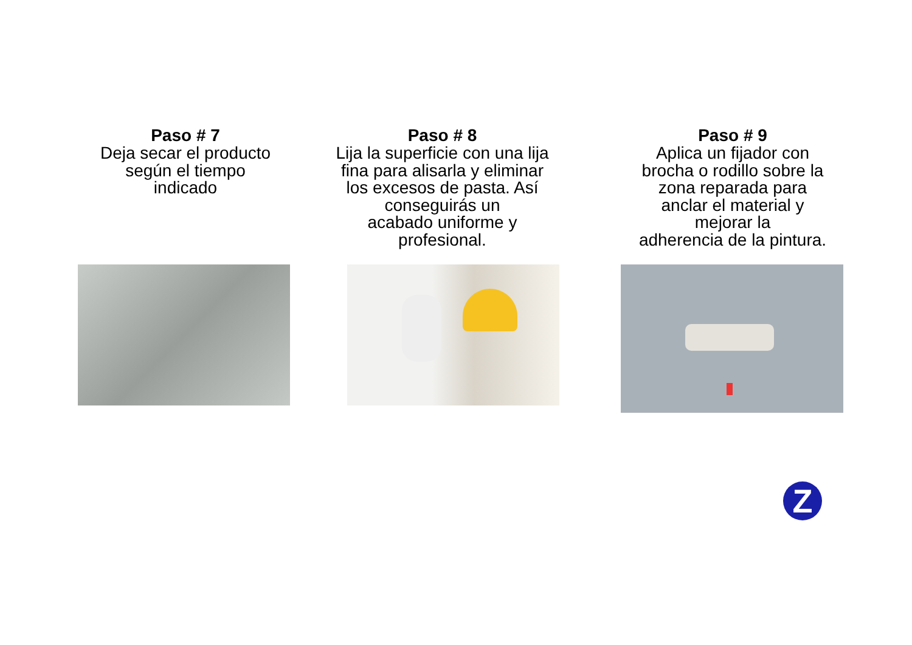Paso # 7
Deja secar el producto
según el tiempo
indicado
Paso # 8
Lija la superficie con una lija
fina para alisarla y eliminar
los excesos de pasta. Así
conseguirás un
acabado uniforme y
profesional.
Paso # 9
Aplica un fijador con
brocha o rodillo sobre la
zona reparada para
anclar el material y
mejorar la
adherencia de la pintura.
Z